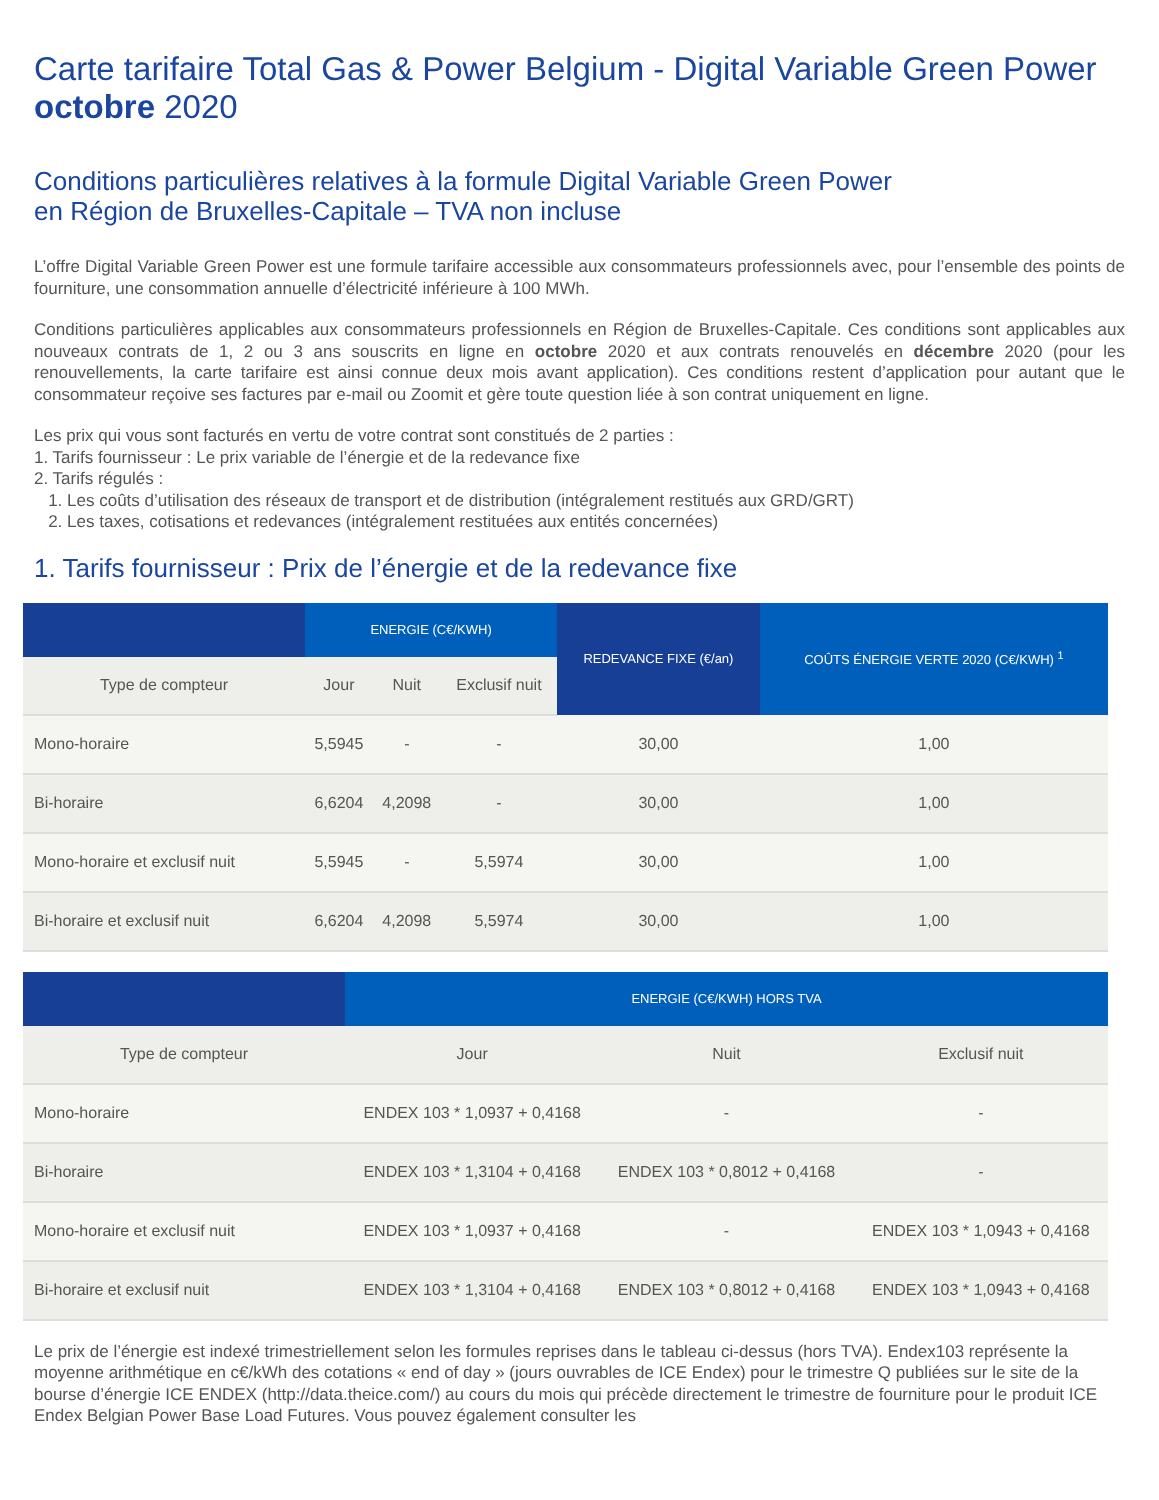Carte tarifaire Total Gas & Power Belgium - Digital Variable Green Power octobre 2020
Conditions particulières relatives à la formule Digital Variable Green Power
en Région de Bruxelles-Capitale – TVA non incluse
L’offre Digital Variable Green Power est une formule tarifaire accessible aux consommateurs professionnels avec, pour l’ensemble des points de fourniture, une consommation annuelle d’électricité inférieure à 100 MWh.
Conditions particulières applicables aux consommateurs professionnels en Région de Bruxelles-Capitale. Ces conditions sont applicables aux nouveaux contrats de 1, 2 ou 3 ans souscrits en ligne en octobre 2020 et aux contrats renouvelés en décembre 2020 (pour les renouvellements, la carte tarifaire est ainsi connue deux mois avant application). Ces conditions restent d’application pour autant que le consommateur reçoive ses factures par e-mail ou Zoomit et gère toute question liée à son contrat uniquement en ligne.
Les prix qui vous sont facturés en vertu de votre contrat sont constitués de 2 parties :
1. Tarifs fournisseur : Le prix variable de l’énergie et de la redevance fixe
2. Tarifs régulés :
1. Les coûts d’utilisation des réseaux de transport et de distribution (intégralement restitués aux GRD/GRT)
2. Les taxes, cotisations et redevances (intégralement restituées aux entités concernées)
1. Tarifs fournisseur : Prix de l’énergie et de la redevance fixe
| | ENERGIE (C€/KWH) | | | REDEVANCE FIXE (€/an) | COÛTS ÉNERGIE VERTE 2020 (C€/KWH) <sup>1</sup> |
| --- | --- | --- | --- | --- | --- |
| Type de compteur | Jour | Nuit | Exclusif nuit | | |
| Mono-horaire | 5,5945 | - | - | 30,00 | 1,00 |
| Bi-horaire | 6,6204 | 4,2098 | - | 30,00 | 1,00 |
| Mono-horaire et exclusif nuit | 5,5945 | - | 5,5974 | 30,00 | 1,00 |
| Bi-horaire et exclusif nuit | 6,6204 | 4,2098 | 5,5974 | 30,00 | 1,00 |
| | ENERGIE (C€/KWH) HORS TVA | | |
| --- | --- | --- | --- |
| Type de compteur | Jour | Nuit | Exclusif nuit |
| Mono-horaire | ENDEX 103 * 1,0937 + 0,4168 | - | - |
| Bi-horaire | ENDEX 103 * 1,3104 + 0,4168 | ENDEX 103 * 0,8012 + 0,4168 | - |
| Mono-horaire et exclusif nuit | ENDEX 103 * 1,0937 + 0,4168 | - | ENDEX 103 * 1,0943 + 0,4168 |
| Bi-horaire et exclusif nuit | ENDEX 103 * 1,3104 + 0,4168 | ENDEX 103 * 0,8012 + 0,4168 | ENDEX 103 * 1,0943 + 0,4168 |
Le prix de l’énergie est indexé trimestriellement selon les formules reprises dans le tableau ci-dessus (hors TVA). Endex103 représente la moyenne arithmétique en c€/kWh des cotations « end of day » (jours ouvrables de ICE Endex) pour le trimestre Q publiées sur le site de la bourse d’énergie ICE ENDEX (http://data.theice.com/) au cours du mois qui précède directement le trimestre de fourniture pour le produit ICE Endex Belgian Power Base Load Futures. Vous pouvez également consulter les